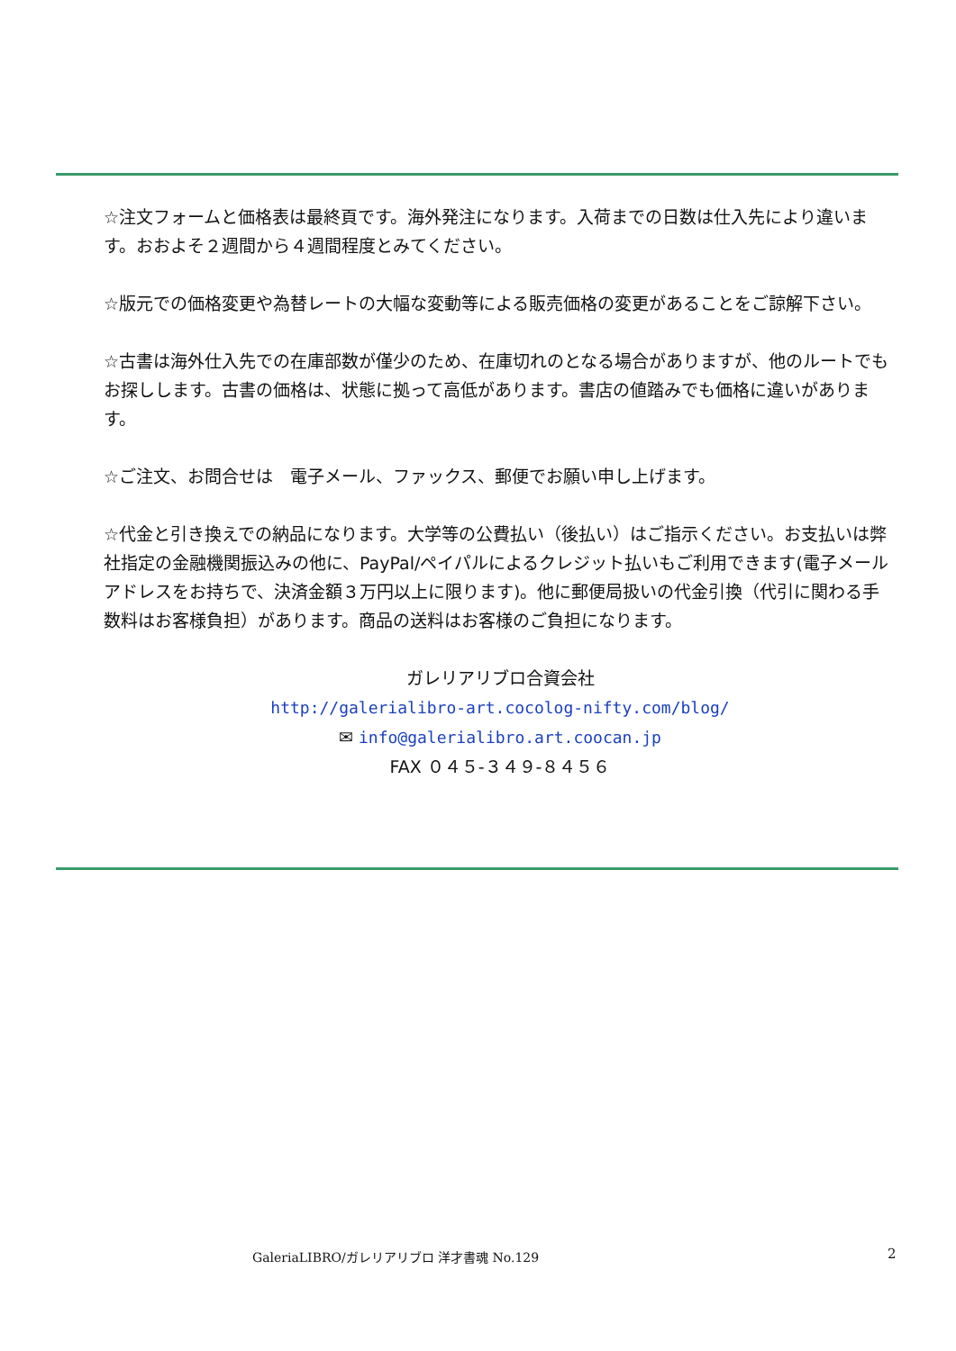☆注文フォームと価格表は最終頁です。海外発注になります。入荷までの日数は仕入先により違います。おおよそ２週間から４週間程度とみてください。
☆版元での価格変更や為替レートの大幅な変動等による販売価格の変更があることをご諒解下さい。
☆古書は海外仕入先での在庫部数が僅少のため、在庫切れのとなる場合がありますが、他のルートでもお探しします。古書の価格は、状態に拠って高低があります。書店の値踏みでも価格に違いがあります。
☆ご注文、お問合せは　電子メール、ファックス、郵便でお願い申し上げます。
☆代金と引き換えでの納品になります。大学等の公費払い（後払い）はご指示ください。お支払いは弊社指定の金融機関振込みの他に、PayPal/ペイパルによるクレジット払いもご利用できます(電子メールアドレスをお持ちで、決済金額３万円以上に限ります)。他に郵便局扱いの代金引換（代引に関わる手数料はお客様負担）があります。商品の送料はお客様のご負担になります。
ガレリアリブロ合資会社
http://galerialibro-art.cocolog-nifty.com/blog/
✉ info@galerialibro.art.coocan.jp
FAX ０４５-３４９-８４５６
GaleriaLIBRO/ガレリアリブロ 洋才書魂 No.129
2